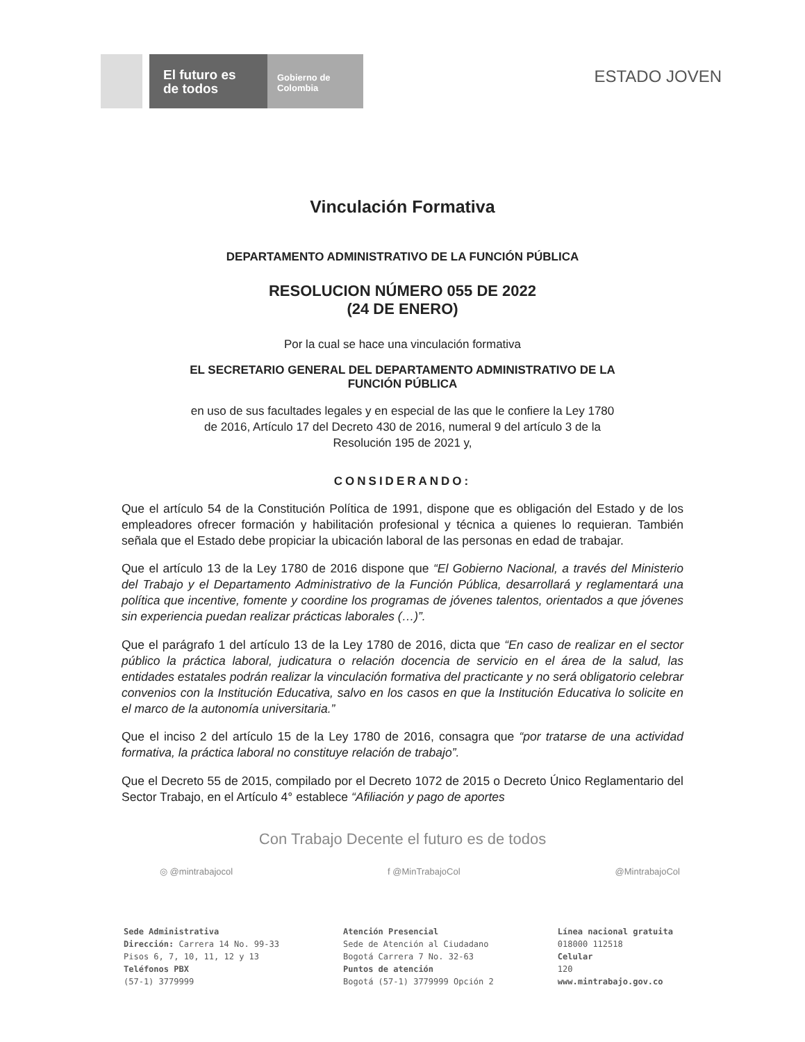El futuro es de todos
Gobierno de Colombia
ESTADO JOVEN
Vinculación Formativa
DEPARTAMENTO ADMINISTRATIVO DE LA FUNCIÓN PÚBLICA
RESOLUCION NÚMERO 055 DE 2022
(24 DE ENERO)
Por la cual se hace una vinculación formativa
EL SECRETARIO GENERAL DEL DEPARTAMENTO ADMINISTRATIVO DE LA
FUNCIÓN PÚBLICA
en uso de sus facultades legales y en especial de las que le confiere la Ley 1780
de 2016, Artículo 17 del Decreto 430 de 2016, numeral 9 del artículo 3 de la
Resolución 195 de 2021 y,
CONSIDERANDO:
Que el artículo 54 de la Constitución Política de 1991, dispone que es obligación del Estado y de los empleadores ofrecer formación y habilitación profesional y técnica a quienes lo requieran. También señala que el Estado debe propiciar la ubicación laboral de las personas en edad de trabajar.
Que el artículo 13 de la Ley 1780 de 2016 dispone que “El Gobierno Nacional, a través del Ministerio del Trabajo y el Departamento Administrativo de la Función Pública, desarrollará y reglamentará una política que incentive, fomente y coordine los programas de jóvenes talentos, orientados a que jóvenes sin experiencia puedan realizar prácticas laborales (…)”.
Que el parágrafo 1 del artículo 13 de la Ley 1780 de 2016, dicta que “En caso de realizar en el sector público la práctica laboral, judicatura o relación docencia de servicio en el área de la salud, las entidades estatales podrán realizar la vinculación formativa del practicante y no será obligatorio celebrar convenios con la Institución Educativa, salvo en los casos en que la Institución Educativa lo solicite en el marco de la autonomía universitaria.”
Que el inciso 2 del artículo 15 de la Ley 1780 de 2016, consagra que “por tratarse de una actividad formativa, la práctica laboral no constituye relación de trabajo”.
Que el Decreto 55 de 2015, compilado por el Decreto 1072 de 2015 o Decreto Único Reglamentario del Sector Trabajo, en el Artículo 4° establece “Afiliación y pago de aportes
Con Trabajo Decente el futuro es de todos
◎ @mintrabajocol f @MinTrabajoCol @MintrabajoCol
Sede Administrativa
Dirección: Carrera 14 No. 99-33
Pisos 6, 7, 10, 11, 12 y 13
Teléfonos PBX
(57-1) 3779999
Atención Presencial
Sede de Atención al Ciudadano
Bogotá Carrera 7 No. 32-63
Puntos de atención
Bogotá (57-1) 3779999 Opción 2
Línea nacional gratuita
018000 112518
Celular
120
www.mintrabajo.gov.co